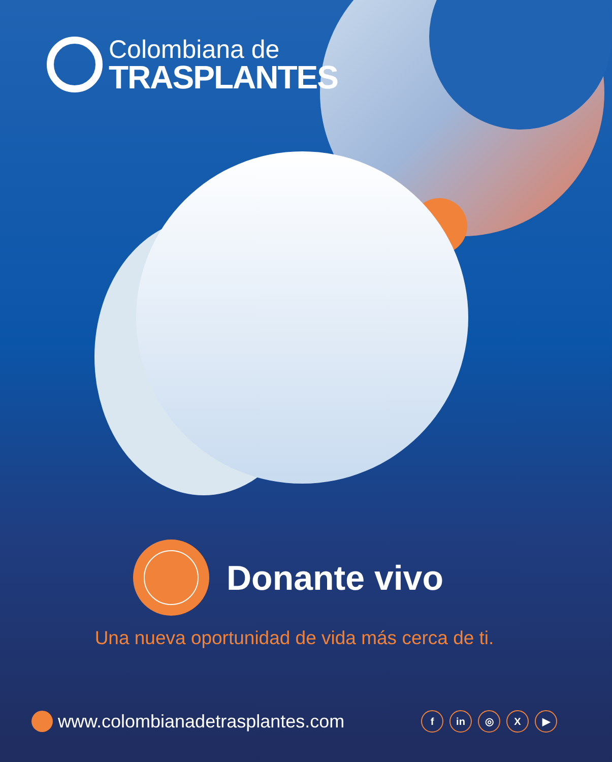Colombiana de
TRASPLANTES
Donante vivo
Una nueva oportunidad de vida más cerca de ti.
www.colombianadetrasplantes.com
fin ◎ X ▶